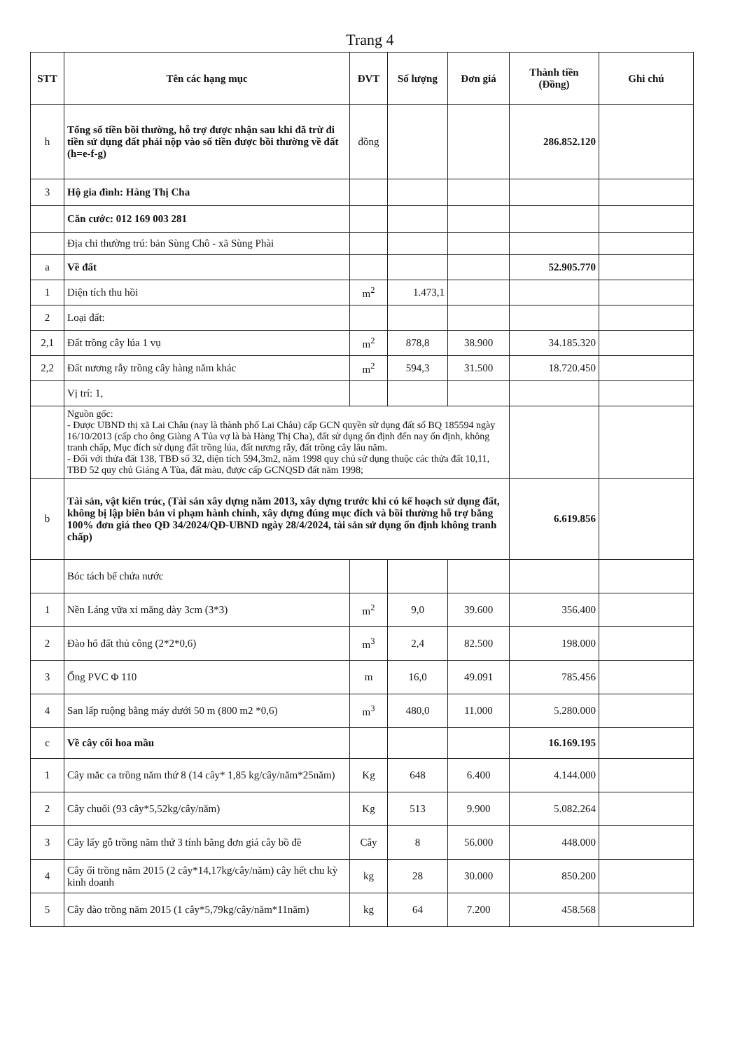Trang 4
| STT | Tên các hạng mục | ĐVT | Số lượng | Đơn giá | Thành tiền (Đồng) | Ghi chú |
| --- | --- | --- | --- | --- | --- | --- |
| h | Tổng số tiền bồi thường, hỗ trợ được nhận sau khi đã trừ đi tiền sử dụng đất phải nộp vào số tiền được bồi thường về đất (h=e-f-g) | đồng | | | 286.852.120 | |
| 3 | Hộ gia đình: Hàng Thị Cha | | | | | |
| | Căn cước: 012 169 003 281 | | | | | |
| | Địa chỉ thường trú: bản Sùng Chô - xã Sùng Phài | | | | | |
| a | Về đất | | | | 52.905.770 | |
| 1 | Diện tích thu hồi | m<sup>2</sup> | 1.473,1 | | | |
| 2 | Loại đất: | | | | | |
| 2,1 | Đất trồng cây lúa 1 vụ | m<sup>2</sup> | 878,8 | 38.900 | 34.185.320 | |
| 2,2 | Đất nương rẫy trồng cây hàng năm khác | m<sup>2</sup> | 594,3 | 31.500 | 18.720.450 | |
| | Vị trí: 1, | | | | | |
| | Nguồn gốc: - Được UBND thị xã Lai Châu (nay là thành phố Lai Châu) cấp GCN quyền sử dụng đất số BQ 185594 ngày 16/10/2013 (cấp cho ông Giàng A Tủa vợ là bà Hàng Thị Cha), đất sử dụng ổn định đến nay ổn định, không tranh chấp, Mục đích sử dụng đất trồng lúa, đất nương rẫy, đất trồng cây lâu năm. - Đối với thửa đất 138, TBĐ số 32, diện tích 594,3m2, năm 1998 quy chủ sử dụng thuộc các thửa đất 10,11, TBĐ 52 quy chủ Giáng A Tùa, đất màu, được cấp GCNQSD đất năm 1998; | | | | | |
| b | Tài sản, vật kiến trúc, (Tài sản xây dựng năm 2013, xây dựng trước khi có kế hoạch sử dụng đất, không bị lập biên bản vi phạm hành chính, xây dựng đúng mục đích và bồi thường hỗ trợ bằng 100% đơn giá theo QĐ 34/2024/QĐ-UBND ngày 28/4/2024, tài sản sử dụng ổn định không tranh chấp) | | | | 6.619.856 | |
| | Bóc tách bể chứa nước | | | | | |
| 1 | Nền Láng vữa xi măng dày 3cm (3*3) | m<sup>2</sup> | 9,0 | 39.600 | 356.400 | |
| 2 | Đào hố đất thủ công (2*2*0,6) | m<sup>3</sup> | 2,4 | 82.500 | 198.000 | |
| 3 | Ống PVC Φ 110 | m | 16,0 | 49.091 | 785.456 | |
| 4 | San lấp ruộng bằng máy dưới 50 m (800 m2 *0,6) | m<sup>3</sup> | 480,0 | 11.000 | 5.280.000 | |
| c | Về cây cối hoa mầu | | | | 16.169.195 | |
| 1 | Cây mắc ca trồng năm thứ 8 (14 cây* 1,85 kg/cây/năm*25năm) | Kg | 648 | 6.400 | 4.144.000 | |
| 2 | Cây chuối (93 cây*5,52kg/cây/năm) | Kg | 513 | 9.900 | 5.082.264 | |
| 3 | Cây lấy gỗ trồng năm thứ 3 tính bằng đơn giá cây bồ đề | Cây | 8 | 56.000 | 448.000 | |
| 4 | Cây ổi trồng năm 2015 (2 cây*14,17kg/cây/năm) cây hết chu kỳ kinh doanh | kg | 28 | 30.000 | 850.200 | |
| 5 | Cây đào trồng năm 2015 (1 cây*5,79kg/cây/năm*11năm) | kg | 64 | 7.200 | 458.568 | |